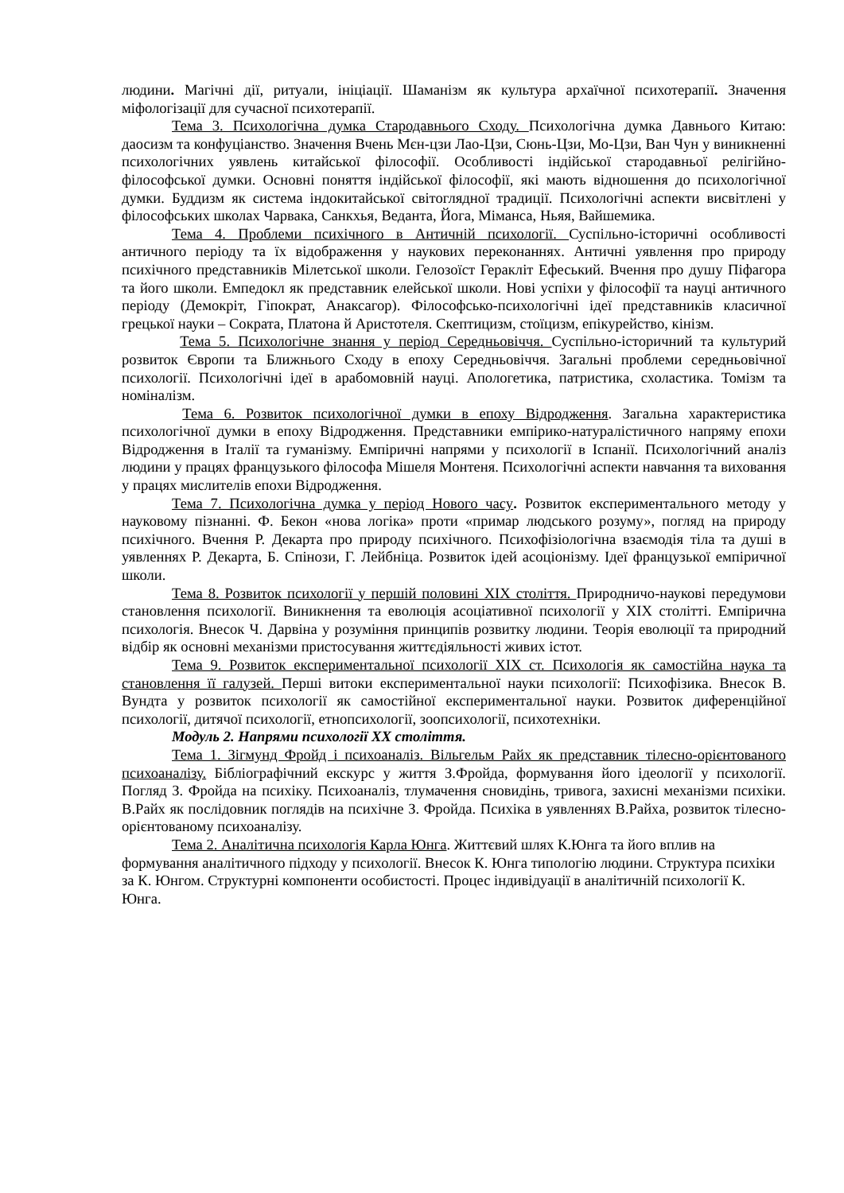людини. Магічні дії, ритуали, ініціації. Шаманізм як культура архаїчної психотерапії. Значення міфологізації для сучасної психотерапії.
Тема 3. Психологічна думка Стародавнього Сходу. Психологічна думка Давнього Китаю: даосизм та конфуціанство. Значення Вчень Мєн-цзи Лао-Цзи, Сюнь-Цзи, Мо-Цзи, Ван Чун у виникненні психологічних уявлень китайської філософії. Особливості індійської стародавньої релігійно-філософської думки. Основні поняття індійської філософії, які мають відношення до психологічної думки. Буддизм як система індокитайської світоглядної традиції. Психологічні аспекти висвітлені у філософських школах Чарвака, Санкхья, Веданта, Йога, Міманса, Ньяя, Вайшемика.
Тема 4. Проблеми психічного в Античній психології. Суспільно-історичні особливості античного періоду та їх відображення у наукових переконаннях. Античні уявлення про природу психічного представників Мілетської школи. Гелозоїст Геракліт Ефеський. Вчення про душу Піфагора та його школи. Емпедокл як представник елейської школи. Нові успіхи у філософії та науці античного періоду (Демокріт, Гіпократ, Анаксагор). Філософсько-психологічні ідеї представників класичної грецької науки – Сократа, Платона й Аристотеля. Скептицизм, стоїцизм, епікурейство, кінізм.
Тема 5. Психологічне знання у період Середньовіччя. Суспільно-історичний та культурий розвиток Європи та Ближнього Сходу в епоху Середньовіччя. Загальні проблеми середньовічної психології. Психологічні ідеї в арабомовній науці. Апологетика, патристика, схоластика. Томізм та номіналізм.
Тема 6. Розвиток психологічної думки в епоху Відродження. Загальна характеристика психологічної думки в епоху Відродження. Представники емпірико-натуралістичного напряму епохи Відродження в Італії та гуманізму. Емпіричні напрями у психології в Іспанії. Психологічний аналіз людини у працях французького філософа Мішеля Монтеня. Психологічні аспекти навчання та виховання у працях мислителів епохи Відродження.
Тема 7. Психологічна думка у період Нового часу. Розвиток експериментального методу у науковому пізнанні. Ф. Бекон «нова логіка» проти «примар людського розуму», погляд на природу психічного. Вчення Р. Декарта про природу психічного. Психофізіологічна взаємодія тіла та душі в уявленнях Р. Декарта, Б. Спінози, Г. Лейбніца. Розвиток ідей асоціонізму. Ідеї французької емпіричної школи.
Тема 8. Розвиток психології у першій половині ХІХ століття. Природничо-наукові передумови становлення психології. Виникнення та еволюція асоціативної психології у ХІХ столітті. Емпірична психологія. Внесок Ч. Дарвіна у розуміння принципів розвитку людини. Теорія еволюції та природний відбір як основні механізми пристосування життєдіяльності живих істот.
Тема 9. Розвиток експериментальної психології ХІХ ст. Психологія як самостійна наука та становлення її галузей. Перші витоки експериментальної науки психології: Психофізика. Внесок В. Вундта у розвиток психології як самостійної експериментальної науки. Розвиток диференційної психології, дитячої психології, етнопсихології, зоопсихології, психотехніки.
Модуль 2. Напрями психології ХХ століття.
Тема 1. Зігмунд Фройд і психоаналіз. Вільгельм Райх як представник тілесно-орієнтованого психоаналізу. Бібліографічний екскурс у життя З.Фройда, формування його ідеології у психології. Погляд З. Фройда на психіку. Психоаналіз, тлумачення сновидінь, тривога, захисні механізми психіки. В.Райх як послідовник поглядів на психічне З. Фройда. Психіка в уявленнях В.Райха, розвиток тілесно-орієнтованому психоаналізу.
Тема 2. Аналітична психологія Карла Юнга. Життєвий шлях К.Юнга та його вплив на формування аналітичного підходу у психології. Внесок К. Юнга типологію людини. Структура психіки за К. Юнгом. Структурні компоненти особистості. Процес індивідуації в аналітичній психології К. Юнга.